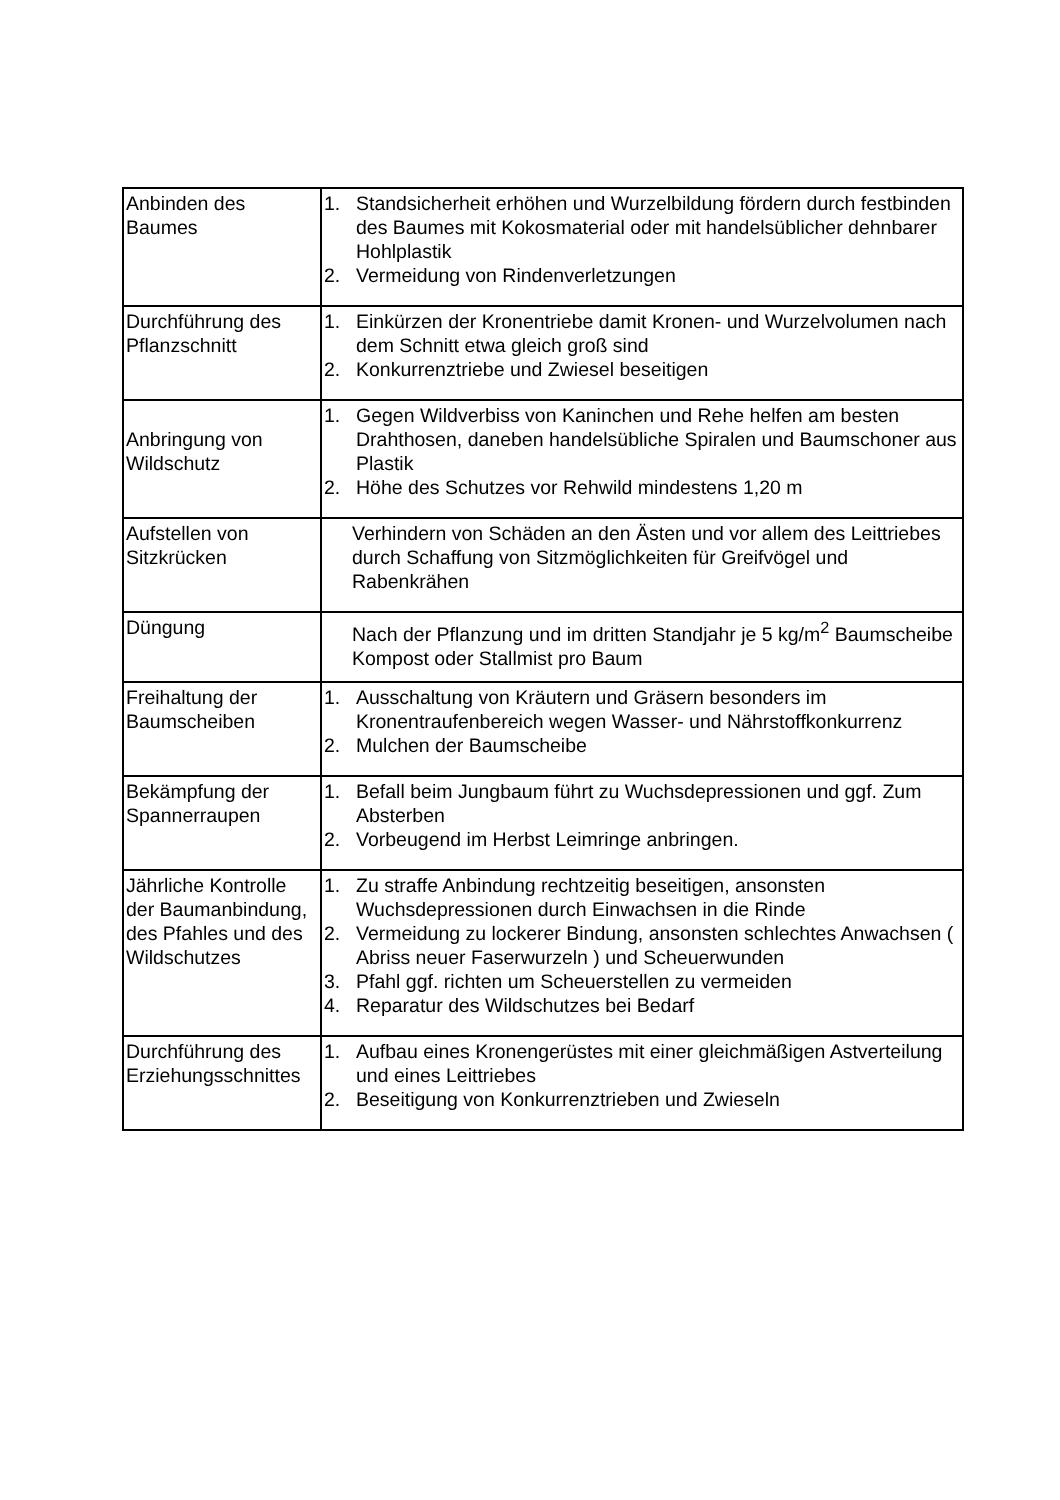| Anbinden des Baumes | 1. Standsicherheit erhöhen und Wurzelbildung fördern durch festbinden des Baumes mit Kokosmaterial oder mit handelsüblicher dehnbarer Hohlplastik 2. Vermeidung von Rindenverletzungen |
| Durchführung des Pflanzschnitt | 1. Einkürzen der Kronentriebe damit Kronen- und Wurzelvolumen nach dem Schnitt etwa gleich groß sind 2. Konkurrenztriebe und Zwiesel beseitigen |
| Anbringung von Wildschutz | 1. Gegen Wildverbiss von Kaninchen und Rehe helfen am besten Drahthosen, daneben handelsübliche Spiralen und Baumschoner aus Plastik 2. Höhe des Schutzes vor Rehwild mindestens 1,20 m |
| Aufstellen von Sitzkrücken | Verhindern von Schäden an den Ästen und vor allem des Leittriebes durch Schaffung von Sitzmöglichkeiten für Greifvögel und Rabenkrähen |
| Düngung | Nach der Pflanzung und im dritten Standjahr je 5 kg/m<sup>2</sup> Baumscheibe Kompost oder Stallmist pro Baum |
| Freihaltung der Baumscheiben | 1. Ausschaltung von Kräutern und Gräsern besonders im Kronentraufenbereich wegen Wasser- und Nährstoffkonkurrenz 2. Mulchen der Baumscheibe |
| Bekämpfung der Spannerraupen | 1. Befall beim Jungbaum führt zu Wuchsdepressionen und ggf. Zum Absterben 2. Vorbeugend im Herbst Leimringe anbringen. |
| Jährliche Kontrolle der Baumanbindung, des Pfahles und des Wildschutzes | 1. Zu straffe Anbindung rechtzeitig beseitigen, ansonsten Wuchsdepressionen durch Einwachsen in die Rinde 2. Vermeidung zu lockerer Bindung, ansonsten schlechtes Anwachsen ( Abriss neuer Faserwurzeln ) und Scheuerwunden 3. Pfahl ggf. richten um Scheuerstellen zu vermeiden 4. Reparatur des Wildschutzes bei Bedarf |
| Durchführung des Erziehungsschnittes | 1. Aufbau eines Kronengerüstes mit einer gleichmäßigen Astverteilung und eines Leittriebes 2. Beseitigung von Konkurrenztrieben und Zwieseln |